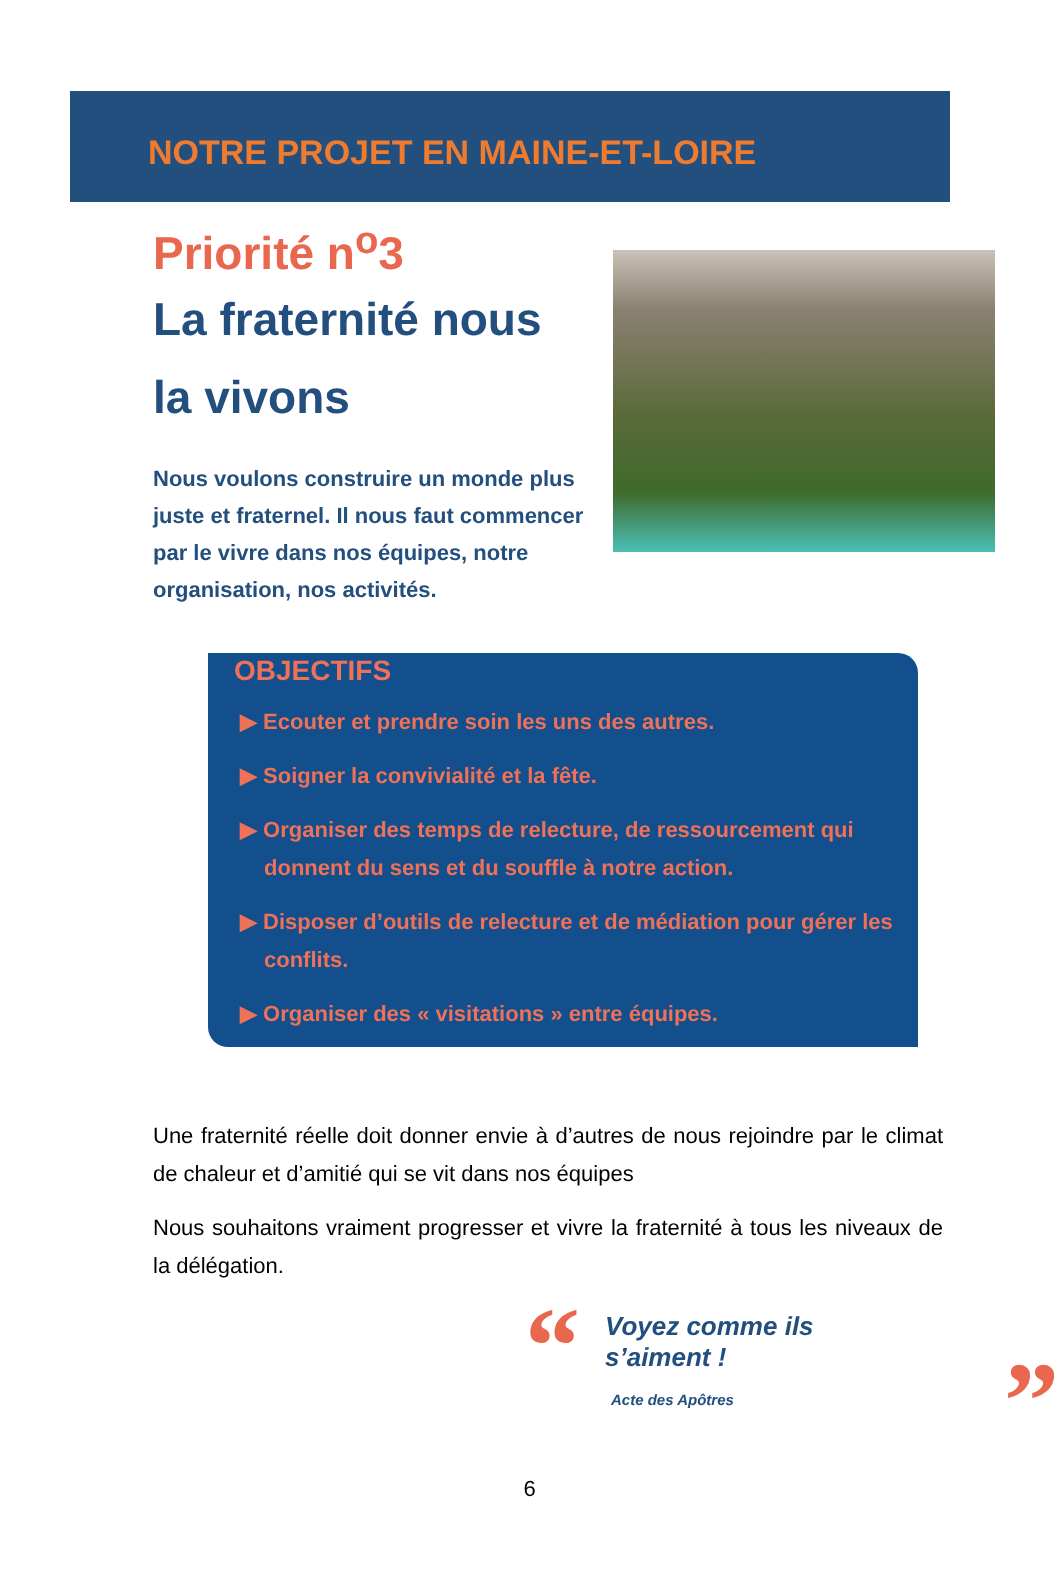NOTRE PROJET EN MAINE-ET-LOIRE
Priorité n<sup>o</sup>3
La fraternité nous
la vivons
Nous voulons construire un monde plus juste et fraternel. Il nous faut commencer par le vivre dans nos équipes, notre organisation, nos activités.
OBJECTIFS
▶ Ecouter et prendre soin les uns des autres.
▶ Soigner la convivialité et la fête.
▶ Organiser des temps de relecture, de ressourcement qui donnent du sens et du souffle à notre action.
▶ Disposer d’outils de relecture et de médiation pour gérer les conflits.
▶ Organiser des « visitations » entre équipes.
Une fraternité réelle doit donner envie à d’autres de nous rejoindre par le climat de chaleur et d’amitié qui se vit dans nos équipes
Nous souhaitons vraiment progresser et vivre la fraternité à tous les niveaux de la délégation.
“
Voyez comme ils s’aiment !
Acte des Apôtres
”
6